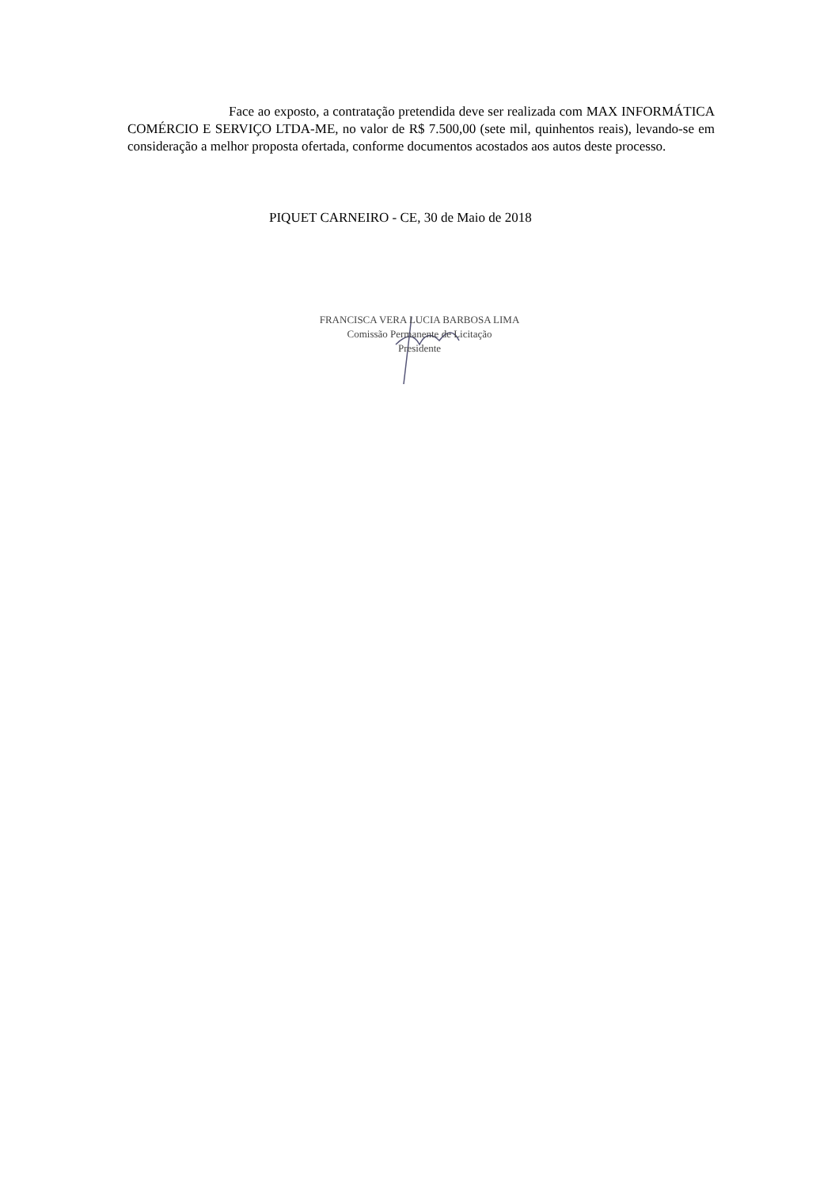Face ao exposto, a contratação pretendida deve ser realizada com MAX INFORMÁTICA COMÉRCIO E SERVIÇO LTDA-ME, no valor de R$ 7.500,00 (sete mil, quinhentos reais), levando-se em consideração a melhor proposta ofertada, conforme documentos acostados aos autos deste processo.
PIQUET CARNEIRO - CE, 30 de Maio de 2018
FRANCISCA VERA LUCIA BARBOSA LIMA
Comissão Permanente de Licitação
Presidente